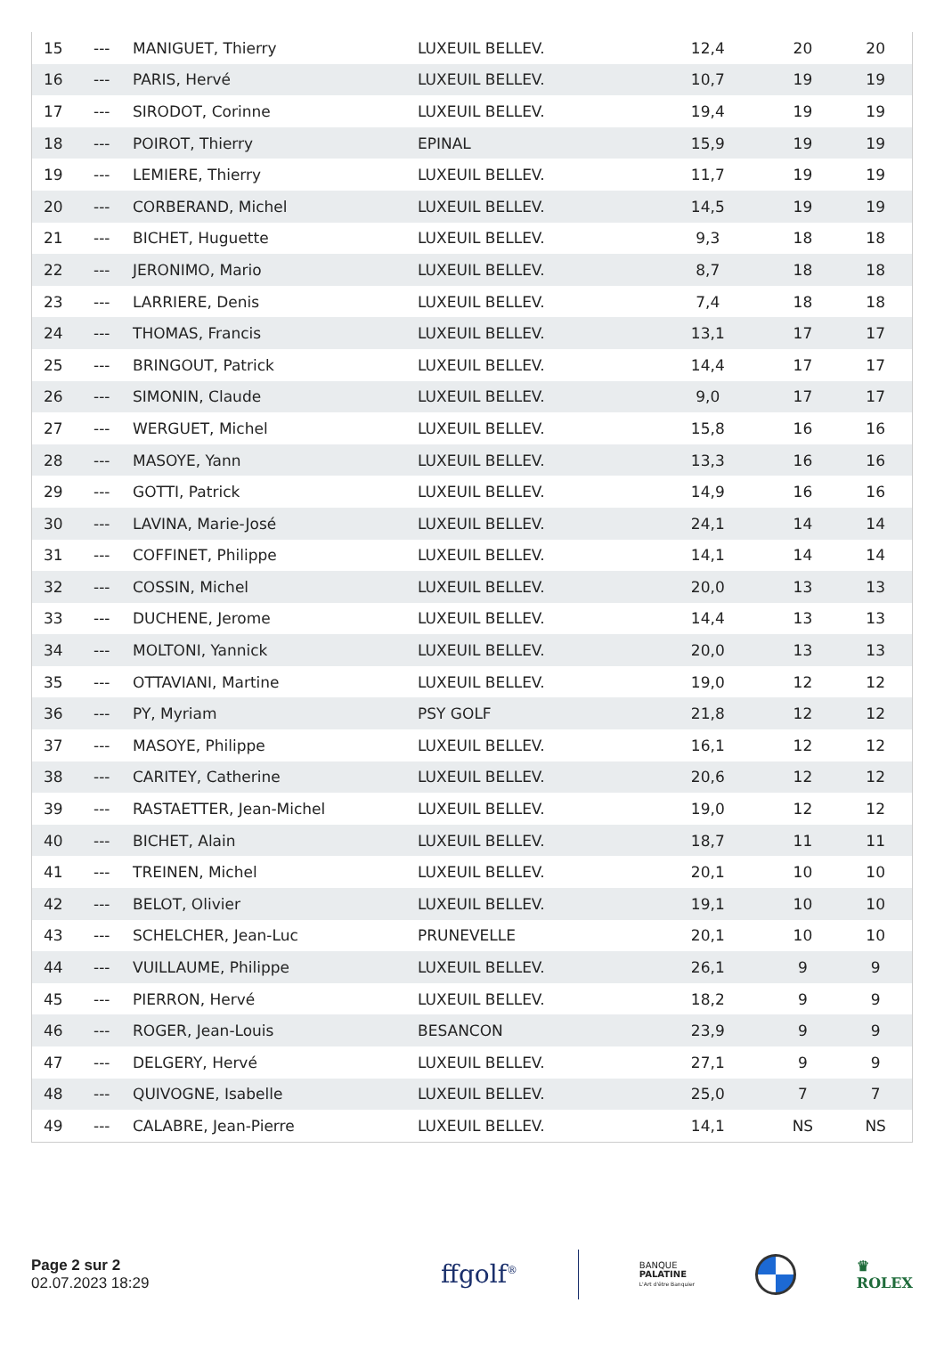| 15 | --- | MANIGUET, Thierry | LUXEUIL BELLEV. | 12,4 | 20 | 20 |
| 16 | --- | PARIS, Hervé | LUXEUIL BELLEV. | 10,7 | 19 | 19 |
| 17 | --- | SIRODOT, Corinne | LUXEUIL BELLEV. | 19,4 | 19 | 19 |
| 18 | --- | POIROT, Thierry | EPINAL | 15,9 | 19 | 19 |
| 19 | --- | LEMIERE, Thierry | LUXEUIL BELLEV. | 11,7 | 19 | 19 |
| 20 | --- | CORBERAND, Michel | LUXEUIL BELLEV. | 14,5 | 19 | 19 |
| 21 | --- | BICHET, Huguette | LUXEUIL BELLEV. | 9,3 | 18 | 18 |
| 22 | --- | JERONIMO, Mario | LUXEUIL BELLEV. | 8,7 | 18 | 18 |
| 23 | --- | LARRIERE, Denis | LUXEUIL BELLEV. | 7,4 | 18 | 18 |
| 24 | --- | THOMAS, Francis | LUXEUIL BELLEV. | 13,1 | 17 | 17 |
| 25 | --- | BRINGOUT, Patrick | LUXEUIL BELLEV. | 14,4 | 17 | 17 |
| 26 | --- | SIMONIN, Claude | LUXEUIL BELLEV. | 9,0 | 17 | 17 |
| 27 | --- | WERGUET, Michel | LUXEUIL BELLEV. | 15,8 | 16 | 16 |
| 28 | --- | MASOYE, Yann | LUXEUIL BELLEV. | 13,3 | 16 | 16 |
| 29 | --- | GOTTI, Patrick | LUXEUIL BELLEV. | 14,9 | 16 | 16 |
| 30 | --- | LAVINA, Marie-José | LUXEUIL BELLEV. | 24,1 | 14 | 14 |
| 31 | --- | COFFINET, Philippe | LUXEUIL BELLEV. | 14,1 | 14 | 14 |
| 32 | --- | COSSIN, Michel | LUXEUIL BELLEV. | 20,0 | 13 | 13 |
| 33 | --- | DUCHENE, Jerome | LUXEUIL BELLEV. | 14,4 | 13 | 13 |
| 34 | --- | MOLTONI, Yannick | LUXEUIL BELLEV. | 20,0 | 13 | 13 |
| 35 | --- | OTTAVIANI, Martine | LUXEUIL BELLEV. | 19,0 | 12 | 12 |
| 36 | --- | PY, Myriam | PSY GOLF | 21,8 | 12 | 12 |
| 37 | --- | MASOYE, Philippe | LUXEUIL BELLEV. | 16,1 | 12 | 12 |
| 38 | --- | CARITEY, Catherine | LUXEUIL BELLEV. | 20,6 | 12 | 12 |
| 39 | --- | RASTAETTER, Jean-Michel | LUXEUIL BELLEV. | 19,0 | 12 | 12 |
| 40 | --- | BICHET, Alain | LUXEUIL BELLEV. | 18,7 | 11 | 11 |
| 41 | --- | TREINEN, Michel | LUXEUIL BELLEV. | 20,1 | 10 | 10 |
| 42 | --- | BELOT, Olivier | LUXEUIL BELLEV. | 19,1 | 10 | 10 |
| 43 | --- | SCHELCHER, Jean-Luc | PRUNEVELLE | 20,1 | 10 | 10 |
| 44 | --- | VUILLAUME, Philippe | LUXEUIL BELLEV. | 26,1 | 9 | 9 |
| 45 | --- | PIERRON, Hervé | LUXEUIL BELLEV. | 18,2 | 9 | 9 |
| 46 | --- | ROGER, Jean-Louis | BESANCON | 23,9 | 9 | 9 |
| 47 | --- | DELGERY, Hervé | LUXEUIL BELLEV. | 27,1 | 9 | 9 |
| 48 | --- | QUIVOGNE, Isabelle | LUXEUIL BELLEV. | 25,0 | 7 | 7 |
| 49 | --- | CALABRE, Jean-Pierre | LUXEUIL BELLEV. | 14,1 | NS | NS |
Page 2 sur 2
02.07.2023 18:29
ffgolf<sup>®</sup> BANQUE
PALATINE
L'Art d'être Banquier BMW ♛
ROLEX